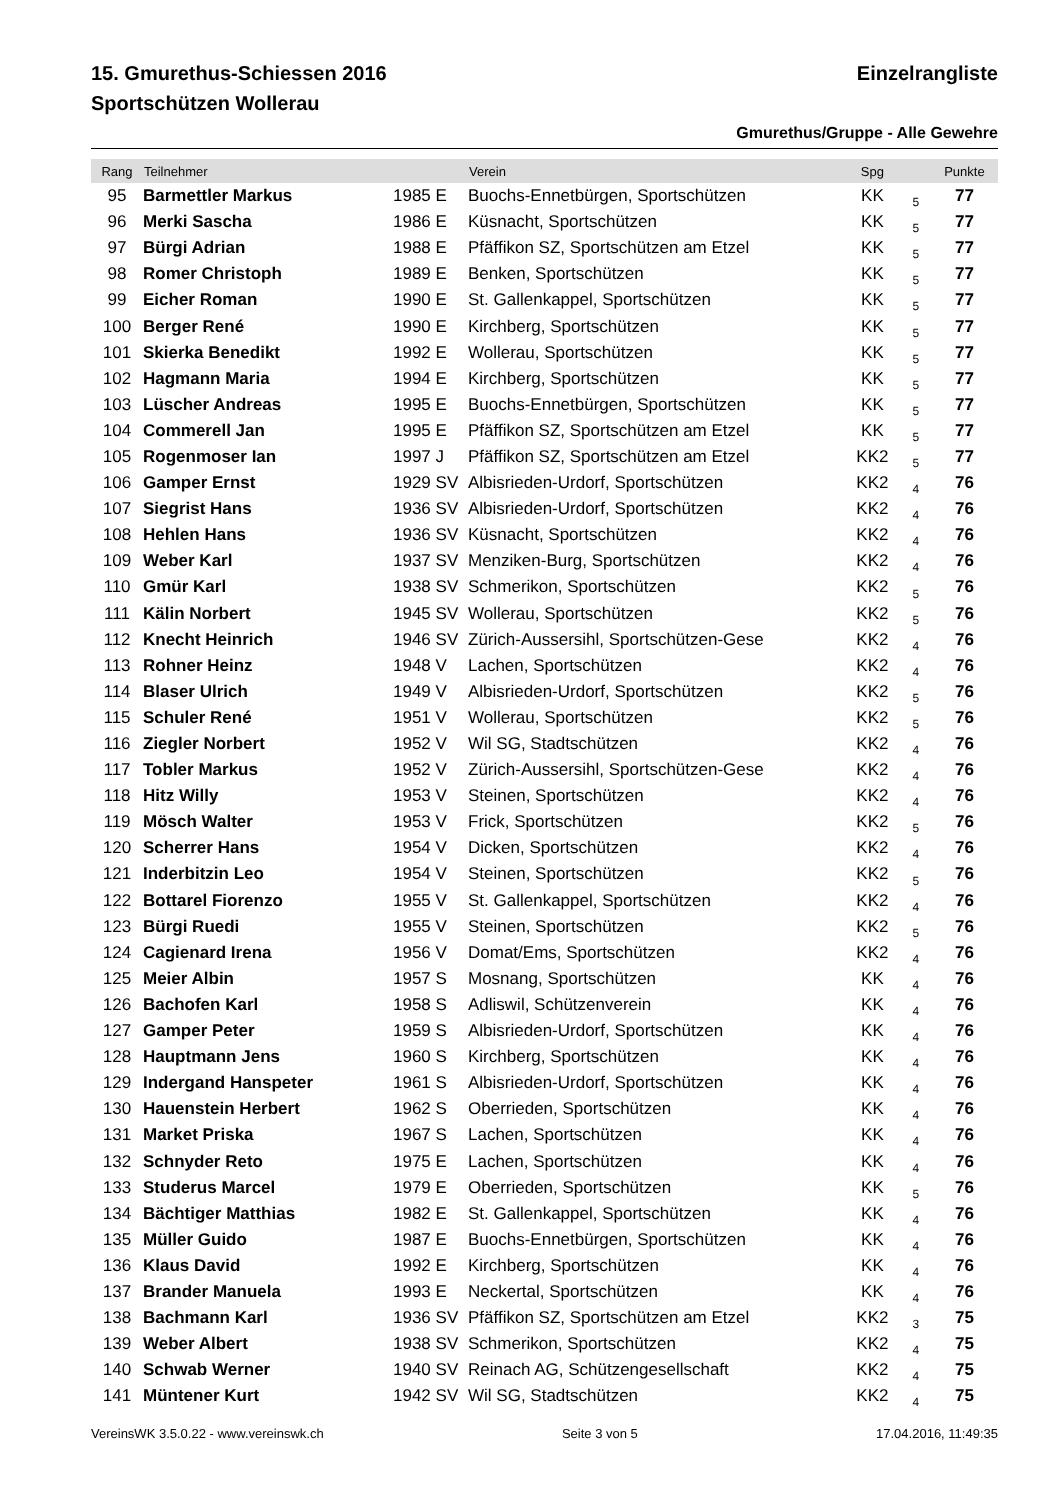15. Gmurethus-Schiessen 2016 Einzelrangliste
Sportschützen Wollerau
Gmurethus/Gruppe - Alle Gewehre
| Rang | Teilnehmer | | Verein | Spg | | Punkte | |
| --- | --- | --- | --- | --- | --- | --- | --- |
| 95 | Barmettler Markus | 1985 E | Buochs-Ennetbürgen, Sportschützen | KK | 5 | 77 | |
| 96 | Merki Sascha | 1986 E | Küsnacht, Sportschützen | KK | 5 | 77 | |
| 97 | Bürgi Adrian | 1988 E | Pfäffikon SZ, Sportschützen am Etzel | KK | 5 | 77 | |
| 98 | Romer Christoph | 1989 E | Benken, Sportschützen | KK | 5 | 77 | |
| 99 | Eicher Roman | 1990 E | St. Gallenkappel, Sportschützen | KK | 5 | 77 | |
| 100 | Berger René | 1990 E | Kirchberg, Sportschützen | KK | 5 | 77 | |
| 101 | Skierka Benedikt | 1992 E | Wollerau, Sportschützen | KK | 5 | 77 | |
| 102 | Hagmann Maria | 1994 E | Kirchberg, Sportschützen | KK | 5 | 77 | |
| 103 | Lüscher Andreas | 1995 E | Buochs-Ennetbürgen, Sportschützen | KK | 5 | 77 | |
| 104 | Commerell Jan | 1995 E | Pfäffikon SZ, Sportschützen am Etzel | KK | 5 | 77 | |
| 105 | Rogenmoser Ian | 1997 J | Pfäffikon SZ, Sportschützen am Etzel | KK2 | 5 | 77 | |
| 106 | Gamper Ernst | 1929 SV | Albisrieden-Urdorf, Sportschützen | KK2 | 4 | 76 | |
| 107 | Siegrist Hans | 1936 SV | Albisrieden-Urdorf, Sportschützen | KK2 | 4 | 76 | |
| 108 | Hehlen Hans | 1936 SV | Küsnacht, Sportschützen | KK2 | 4 | 76 | |
| 109 | Weber Karl | 1937 SV | Menziken-Burg, Sportschützen | KK2 | 4 | 76 | |
| 110 | Gmür Karl | 1938 SV | Schmerikon, Sportschützen | KK2 | 5 | 76 | |
| 111 | Kälin Norbert | 1945 SV | Wollerau, Sportschützen | KK2 | 5 | 76 | |
| 112 | Knecht Heinrich | 1946 SV | Zürich-Aussersihl, Sportschützen-Gese | KK2 | 4 | 76 | |
| 113 | Rohner Heinz | 1948 V | Lachen, Sportschützen | KK2 | 4 | 76 | |
| 114 | Blaser Ulrich | 1949 V | Albisrieden-Urdorf, Sportschützen | KK2 | 5 | 76 | |
| 115 | Schuler René | 1951 V | Wollerau, Sportschützen | KK2 | 5 | 76 | |
| 116 | Ziegler Norbert | 1952 V | Wil SG, Stadtschützen | KK2 | 4 | 76 | |
| 117 | Tobler Markus | 1952 V | Zürich-Aussersihl, Sportschützen-Gese | KK2 | 4 | 76 | |
| 118 | Hitz Willy | 1953 V | Steinen, Sportschützen | KK2 | 4 | 76 | |
| 119 | Mösch Walter | 1953 V | Frick, Sportschützen | KK2 | 5 | 76 | |
| 120 | Scherrer Hans | 1954 V | Dicken, Sportschützen | KK2 | 4 | 76 | |
| 121 | Inderbitzin Leo | 1954 V | Steinen, Sportschützen | KK2 | 5 | 76 | |
| 122 | Bottarel Fiorenzo | 1955 V | St. Gallenkappel, Sportschützen | KK2 | 4 | 76 | |
| 123 | Bürgi Ruedi | 1955 V | Steinen, Sportschützen | KK2 | 5 | 76 | |
| 124 | Cagienard Irena | 1956 V | Domat/Ems, Sportschützen | KK2 | 4 | 76 | |
| 125 | Meier Albin | 1957 S | Mosnang, Sportschützen | KK | 4 | 76 | |
| 126 | Bachofen Karl | 1958 S | Adliswil, Schützenverein | KK | 4 | 76 | |
| 127 | Gamper Peter | 1959 S | Albisrieden-Urdorf, Sportschützen | KK | 4 | 76 | |
| 128 | Hauptmann Jens | 1960 S | Kirchberg, Sportschützen | KK | 4 | 76 | |
| 129 | Indergand Hanspeter | 1961 S | Albisrieden-Urdorf, Sportschützen | KK | 4 | 76 | |
| 130 | Hauenstein Herbert | 1962 S | Oberrieden, Sportschützen | KK | 4 | 76 | |
| 131 | Market Priska | 1967 S | Lachen, Sportschützen | KK | 4 | 76 | |
| 132 | Schnyder Reto | 1975 E | Lachen, Sportschützen | KK | 4 | 76 | |
| 133 | Studerus Marcel | 1979 E | Oberrieden, Sportschützen | KK | 5 | 76 | |
| 134 | Bächtiger Matthias | 1982 E | St. Gallenkappel, Sportschützen | KK | 4 | 76 | |
| 135 | Müller Guido | 1987 E | Buochs-Ennetbürgen, Sportschützen | KK | 4 | 76 | |
| 136 | Klaus David | 1992 E | Kirchberg, Sportschützen | KK | 4 | 76 | |
| 137 | Brander Manuela | 1993 E | Neckertal, Sportschützen | KK | 4 | 76 | |
| 138 | Bachmann Karl | 1936 SV | Pfäffikon SZ, Sportschützen am Etzel | KK2 | 3 | 75 | |
| 139 | Weber Albert | 1938 SV | Schmerikon, Sportschützen | KK2 | 4 | 75 | |
| 140 | Schwab Werner | 1940 SV | Reinach AG, Schützengesellschaft | KK2 | 4 | 75 | |
| 141 | Müntener Kurt | 1942 SV | Wil SG, Stadtschützen | KK2 | 4 | 75 | |
VereinsWK 3.5.0.22 - www.vereinswk.ch Seite 3 von 5 17.04.2016, 11:49:35